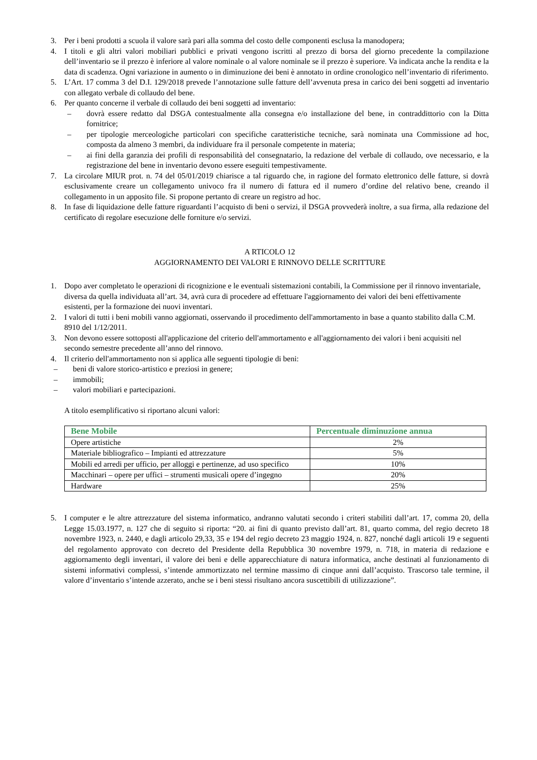3. Per i beni prodotti a scuola il valore sarà pari alla somma del costo delle componenti esclusa la manodopera;
4. I titoli e gli altri valori mobiliari pubblici e privati vengono iscritti al prezzo di borsa del giorno precedente la compilazione dell’inventario se il prezzo è inferiore al valore nominale o al valore nominale se il prezzo è superiore. Va indicata anche la rendita e la data di scadenza. Ogni variazione in aumento o in diminuzione dei beni è annotato in ordine cronologico nell’inventario di riferimento.
5. L’Art. 17 comma 3 del D.I. 129/2018 prevede l’annotazione sulle fatture dell’avvenuta presa in carico dei beni soggetti ad inventario con allegato verbale di collaudo del bene.
6. Per quanto concerne il verbale di collaudo dei beni soggetti ad inventario:
– dovrà essere redatto dal DSGA contestualmente alla consegna e/o installazione del bene, in contraddittorio con la Ditta fornitrice;
– per tipologie merceologiche particolari con specifiche caratteristiche tecniche, sarà nominata una Commissione ad hoc, composta da almeno 3 membri, da individuare fra il personale competente in materia;
– ai fini della garanzia dei profili di responsabilità del consegnatario, la redazione del verbale di collaudo, ove necessario, e la registrazione del bene in inventario devono essere eseguiti tempestivamente.
7. La circolare MIUR prot. n. 74 del 05/01/2019 chiarisce a tal riguardo che, in ragione del formato elettronico delle fatture, si dovrà esclusivamente creare un collegamento univoco fra il numero di fattura ed il numero d’ordine del relativo bene, creando il collegamento in un apposito file. Si propone pertanto di creare un registro ad hoc.
8. In fase di liquidazione delle fatture riguardanti l’acquisto di beni o servizi, il DSGA provvederà inoltre, a sua firma, alla redazione del certificato di regolare esecuzione delle forniture e/o servizi.
A RTICOLO 12
AGGIORNAMENTO DEI VALORI E RINNOVO DELLE SCRITTURE
1. Dopo aver completato le operazioni di ricognizione e le eventuali sistemazioni contabili, la Commissione per il rinnovo inventariale, diversa da quella individuata all’art. 34, avrà cura di procedere ad effettuare l'aggiornamento dei valori dei beni effettivamente esistenti, per la formazione dei nuovi inventari.
2. I valori di tutti i beni mobili vanno aggiornati, osservando il procedimento dell'ammortamento in base a quanto stabilito dalla C.M. 8910 del 1/12/2011.
3. Non devono essere sottoposti all'applicazione del criterio dell'ammortamento e all'aggiornamento dei valori i beni acquisiti nel secondo semestre precedente all’anno del rinnovo.
4. Il criterio dell'ammortamento non si applica alle seguenti tipologie di beni:
– beni di valore storico-artistico e preziosi in genere;
– immobili;
– valori mobiliari e partecipazioni.
A titolo esemplificativo si riportano alcuni valori:
| Bene Mobile | Percentuale diminuzione annua |
| --- | --- |
| Opere artistiche | 2% |
| Materiale bibliografico – Impianti ed attrezzature | 5% |
| Mobili ed arredi per ufficio, per alloggi e pertinenze, ad uso specifico | 10% |
| Macchinari – opere per uffici – strumenti musicali opere d’ingegno | 20% |
| Hardware | 25% |
5. I computer e le altre attrezzature del sistema informatico, andranno valutati secondo i criteri stabiliti dall’art. 17, comma 20, della Legge 15.03.1977, n. 127 che di seguito si riporta: “20. ai fini di quanto previsto dall’art. 81, quarto comma, del regio decreto 18 novembre 1923, n. 2440, e dagli articolo 29,33, 35 e 194 del regio decreto 23 maggio 1924, n. 827, nonché dagli articoli 19 e seguenti del regolamento approvato con decreto del Presidente della Repubblica 30 novembre 1979, n. 718, in materia di redazione e aggiornamento degli inventari, il valore dei beni e delle apparecchiature di natura informatica, anche destinati al funzionamento di sistemi informativi complessi, s’intende ammortizzato nel termine massimo di cinque anni dall’acquisto. Trascorso tale termine, il valore d’inventario s’intende azzerato, anche se i beni stessi risultano ancora suscettibili di utilizzazione”.